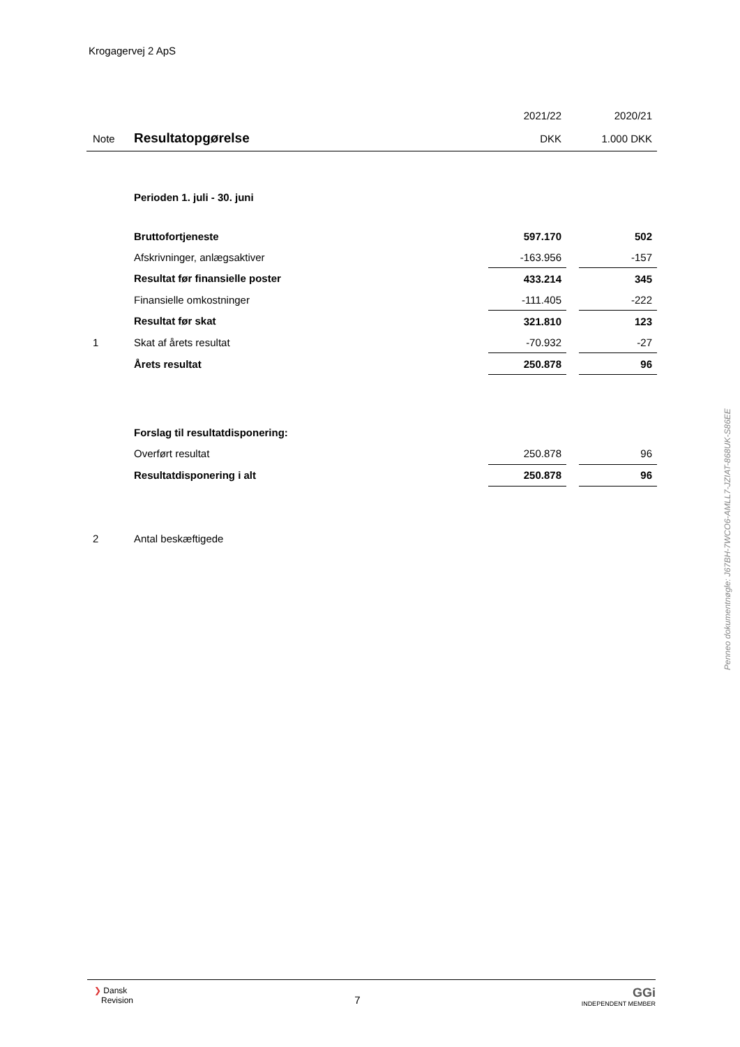Krogagervej 2 ApS
| | | 2021/22 | | 2020/21 |
| Note | Resultatopgørelse | DKK | | 1.000 DKK |
| | Perioden 1. juli - 30. juni | | | |
| | Bruttofortjeneste | 597.170 | | 502 |
| | Afskrivninger, anlægsaktiver | -163.956 | | -157 |
| | Resultat før finansielle poster | 433.214 | | 345 |
| | Finansielle omkostninger | -111.405 | | -222 |
| | Resultat før skat | 321.810 | | 123 |
| 1 | Skat af årets resultat | -70.932 | | -27 |
| | Årets resultat | 250.878 | | 96 |
| | Forslag til resultatdisponering: | | | |
| | Overført resultat | 250.878 | | 96 |
| | Resultatdisponering i alt | 250.878 | | 96 |
| 2 | Antal beskæftigede | | | |
Penneo dokumentnøgle: J67BH-7WCO6-AMLL7-JZIAT-868UK-S86EE
❯ Dansk
Revision
7
GGi
INDEPENDENT MEMBER